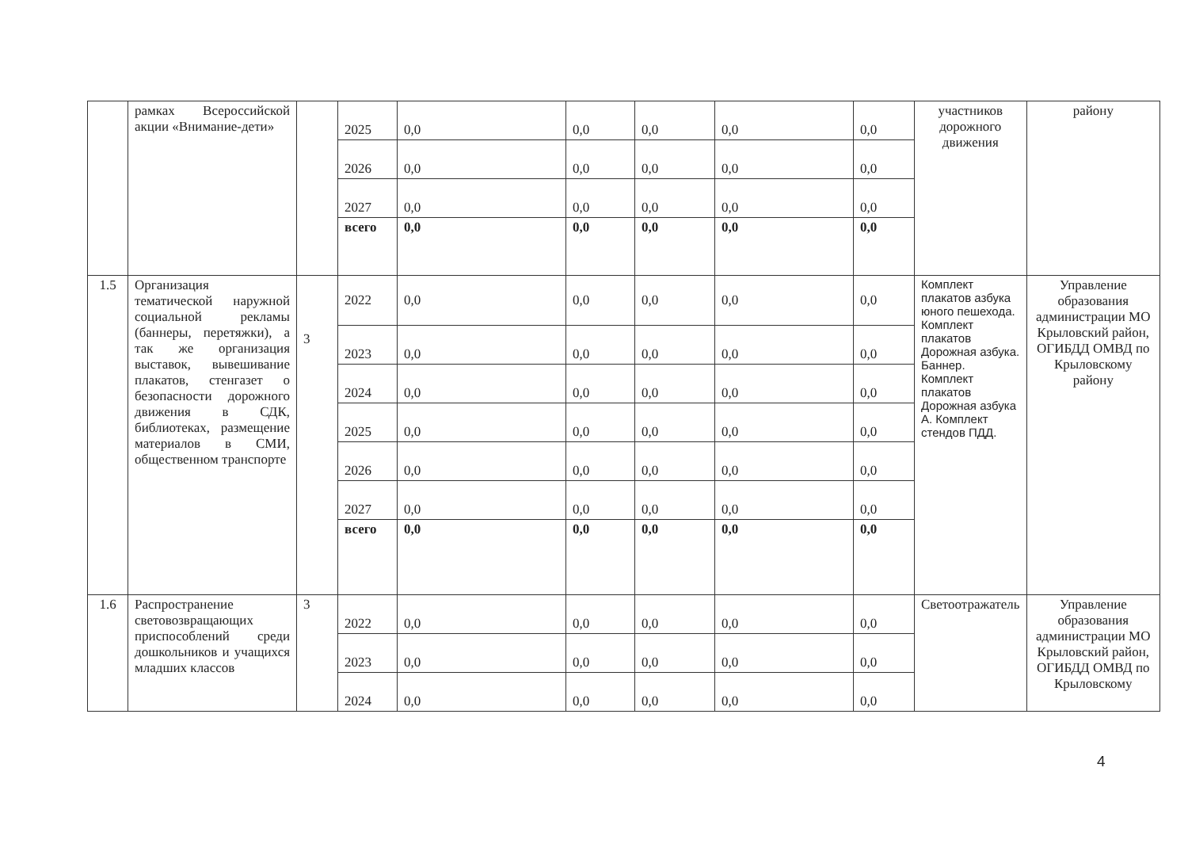| | рамках Всероссийской акции «Внимание-дети» | | 2025 | 0,0 | 0,0 | 0,0 | 0,0 | 0,0 | участников дорожного движения | району |
| | | | 2026 | 0,0 | 0,0 | 0,0 | 0,0 | 0,0 | | |
| | | | 2027 | 0,0 | 0,0 | 0,0 | 0,0 | 0,0 | | |
| | | | всего | 0,0 | 0,0 | 0,0 | 0,0 | 0,0 | | |
| 1.5 | Организация тематической наружной социальной рекламы (баннеры, перетяжки), а так же организация выставок, вывешивание плакатов, стенгазет о безопасности дорожного движения в СДК, библиотеках, размещение материалов в СМИ, общественном транспорте | 3 | 2022 | 0,0 | 0,0 | 0,0 | 0,0 | 0,0 | Комплект плакатов азбука юного пешехода. Комплект плакатов Дорожная азбука. Баннер. Комплект плакатов Дорожная азбука А. Комплект стендов ПДД. | Управление образования администрации МО Крыловский район, ОГИБДД ОМВД по Крыловскому району |
| | | | 2023 | 0,0 | 0,0 | 0,0 | 0,0 | 0,0 | | |
| | | | 2024 | 0,0 | 0,0 | 0,0 | 0,0 | 0,0 | | |
| | | | 2025 | 0,0 | 0,0 | 0,0 | 0,0 | 0,0 | | |
| | | | 2026 | 0,0 | 0,0 | 0,0 | 0,0 | 0,0 | | |
| | | | 2027 | 0,0 | 0,0 | 0,0 | 0,0 | 0,0 | | |
| | | | всего | 0,0 | 0,0 | 0,0 | 0,0 | 0,0 | | |
| 1.6 | Распространение световозвращающих приспособлений среди дошкольников и учащихся младших классов | 3 | 2022 | 0,0 | 0,0 | 0,0 | 0,0 | 0,0 | Светоотражатель | Управление образования администрации МО Крыловский район, ОГИБДД ОМВД по Крыловскому |
| | | | 2023 | 0,0 | 0,0 | 0,0 | 0,0 | 0,0 | | |
| | | | 2024 | 0,0 | 0,0 | 0,0 | 0,0 | 0,0 | | |
4